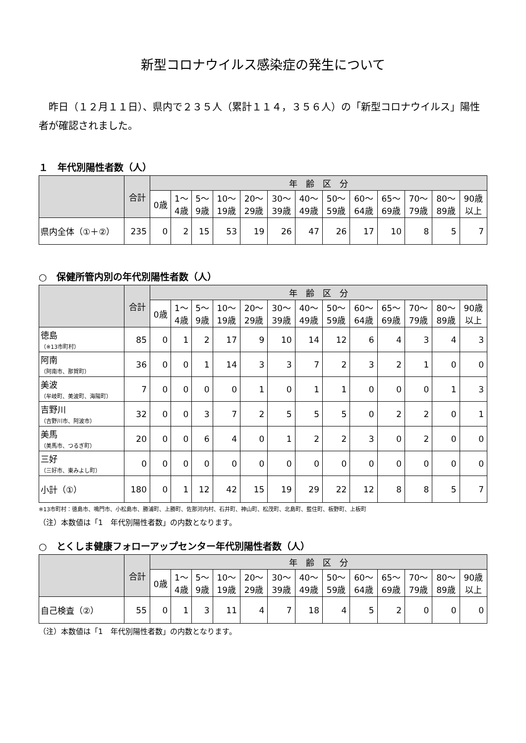新型コロナウイルス感染症の発生について
昨日（１２月１１日）、県内で２３５人（累計１１４，３５６人）の「新型コロナウイルス」陽性者が確認されました。
１　年代別陽性者数（人）
| | 合計 | 年 齢 区 分 | | | | | | | | | | | | |
| --- | --- | --- | --- | --- | --- | --- | --- | --- | --- | --- | --- | --- | --- | --- |
| | | 0歳 | 1～ 4歳 | 5～ 9歳 | 10～ 19歳 | 20～ 29歳 | 30～ 39歳 | 40～ 49歳 | 50～ 59歳 | 60～ 64歳 | 65～ 69歳 | 70～ 79歳 | 80～ 89歳 | 90歳 以上 |
| 県内全体（①＋②） | 235 | 0 | 2 | 15 | 53 | 19 | 26 | 47 | 26 | 17 | 10 | 8 | 5 | 7 |
○　保健所管内別の年代別陽性者数（人）
| | 合計 | 年 齢 区 分 | | | | | | | | | | | | |
| --- | --- | --- | --- | --- | --- | --- | --- | --- | --- | --- | --- | --- | --- | --- |
| | | 0歳 | 1～ 4歳 | 5～ 9歳 | 10～ 19歳 | 20～ 29歳 | 30～ 39歳 | 40～ 49歳 | 50～ 59歳 | 60～ 64歳 | 65～ 69歳 | 70～ 79歳 | 80～ 89歳 | 90歳 以上 |
| 徳島 （※13市町村） | 85 | 0 | 1 | 2 | 17 | 9 | 10 | 14 | 12 | 6 | 4 | 3 | 4 | 3 |
| 阿南 （阿南市、那賀町） | 36 | 0 | 0 | 1 | 14 | 3 | 3 | 7 | 2 | 3 | 2 | 1 | 0 | 0 |
| 美波 （牟岐町、美波町、海陽町） | 7 | 0 | 0 | 0 | 0 | 1 | 0 | 1 | 1 | 0 | 0 | 0 | 1 | 3 |
| 吉野川 （吉野川市、阿波市） | 32 | 0 | 0 | 3 | 7 | 2 | 5 | 5 | 5 | 0 | 2 | 2 | 0 | 1 |
| 美馬 （美馬市、つるぎ町） | 20 | 0 | 0 | 6 | 4 | 0 | 1 | 2 | 2 | 3 | 0 | 2 | 0 | 0 |
| 三好 （三好市、東みよし町） | 0 | 0 | 0 | 0 | 0 | 0 | 0 | 0 | 0 | 0 | 0 | 0 | 0 | 0 |
| 小計（①） | 180 | 0 | 1 | 12 | 42 | 15 | 19 | 29 | 22 | 12 | 8 | 8 | 5 | 7 |
※13市町村：徳島市、鳴門市、小松島市、勝浦町、上勝町、佐那河内村、石井町、神山町、松茂町、北島町、藍住町、板野町、上板町
（注）本数値は「1　年代別陽性者数」の内数となります。
○　とくしま健康フォローアップセンター年代別陽性者数（人）
| | 合計 | 年 齢 区 分 | | | | | | | | | | | | |
| --- | --- | --- | --- | --- | --- | --- | --- | --- | --- | --- | --- | --- | --- | --- |
| | | 0歳 | 1～ 4歳 | 5～ 9歳 | 10～ 19歳 | 20～ 29歳 | 30～ 39歳 | 40～ 49歳 | 50～ 59歳 | 60～ 64歳 | 65～ 69歳 | 70～ 79歳 | 80～ 89歳 | 90歳 以上 |
| 自己検査（②） | 55 | 0 | 1 | 3 | 11 | 4 | 7 | 18 | 4 | 5 | 2 | 0 | 0 | 0 |
（注）本数値は「1　年代別陽性者数」の内数となります。